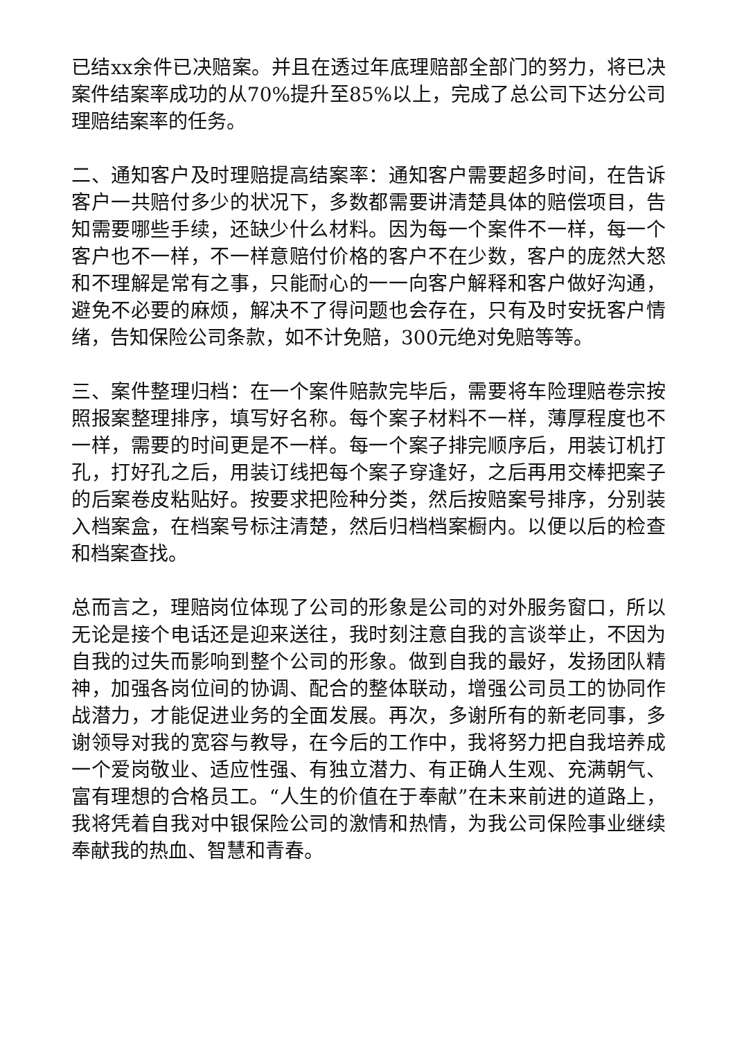已结xx余件已决赔案。并且在透过年底理赔部全部门的努力，将已决案件结案率成功的从70%提升至85%以上，完成了总公司下达分公司理赔结案率的任务。
二、通知客户及时理赔提高结案率：通知客户需要超多时间，在告诉客户一共赔付多少的状况下，多数都需要讲清楚具体的赔偿项目，告知需要哪些手续，还缺少什么材料。因为每一个案件不一样，每一个客户也不一样，不一样意赔付价格的客户不在少数，客户的庞然大怒和不理解是常有之事，只能耐心的一一向客户解释和客户做好沟通，避免不必要的麻烦，解决不了得问题也会存在，只有及时安抚客户情绪，告知保险公司条款，如不计免赔，300元绝对免赔等等。
三、案件整理归档：在一个案件赔款完毕后，需要将车险理赔卷宗按照报案整理排序，填写好名称。每个案子材料不一样，薄厚程度也不一样，需要的时间更是不一样。每一个案子排完顺序后，用装订机打孔，打好孔之后，用装订线把每个案子穿逢好，之后再用交棒把案子的后案卷皮粘贴好。按要求把险种分类，然后按赔案号排序，分别装入档案盒，在档案号标注清楚，然后归档档案橱内。以便以后的检查和档案查找。
总而言之，理赔岗位体现了公司的形象是公司的对外服务窗口，所以无论是接个电话还是迎来送往，我时刻注意自我的言谈举止，不因为自我的过失而影响到整个公司的形象。做到自我的最好，发扬团队精神，加强各岗位间的协调、配合的整体联动，增强公司员工的协同作战潜力，才能促进业务的全面发展。再次，多谢所有的新老同事，多谢领导对我的宽容与教导，在今后的工作中，我将努力把自我培养成一个爱岗敬业、适应性强、有独立潜力、有正确人生观、充满朝气、富有理想的合格员工。“人生的价值在于奉献”在未来前进的道路上，我将凭着自我对中银保险公司的激情和热情，为我公司保险事业继续奉献我的热血、智慧和青春。